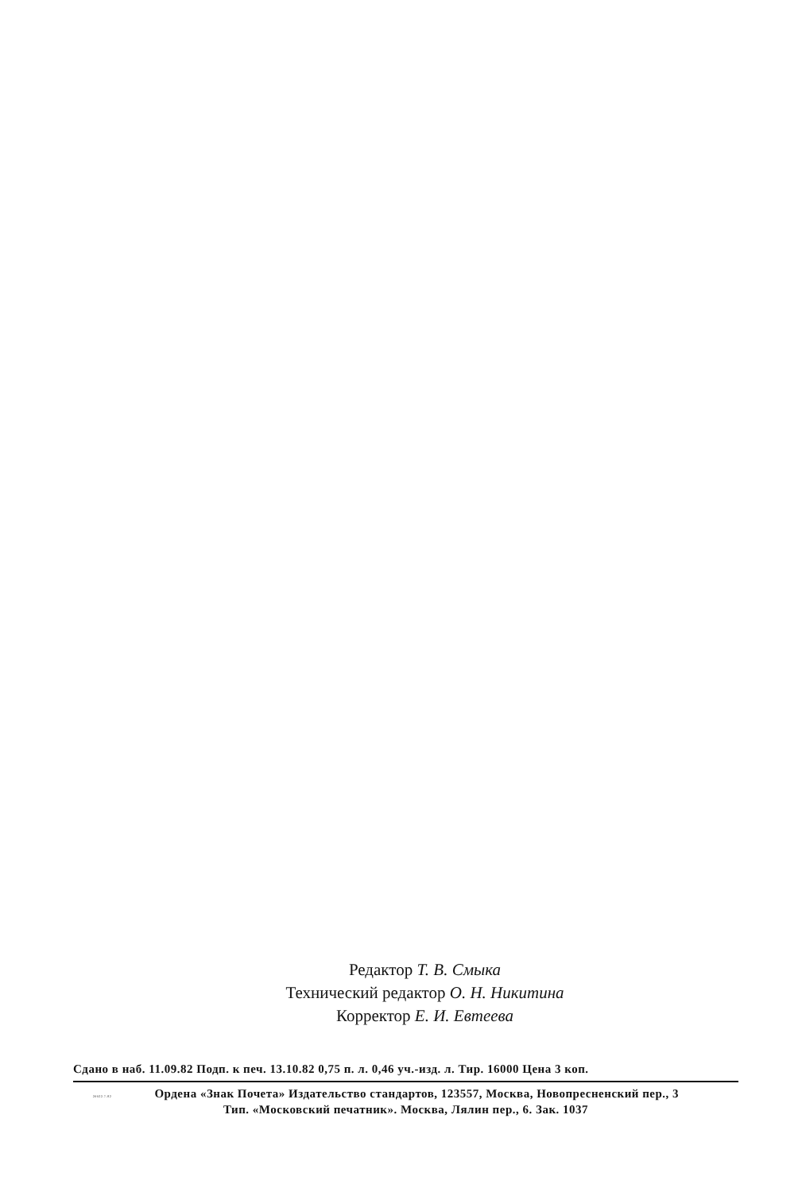Редактор Т. В. Смыка
Технический редактор О. Н. Никитина
Корректор Е. И. Евтеева
Сдано в наб. 11.09.82 Подп. к печ. 13.10.82 0,75 п. л. 0,46 уч.-изд. л. Тир. 16000 Цена 3 коп.
20022.7-82 Ордена «Знак Почета» Издательство стандартов, 123557, Москва, Новопресненский пер., 3
Тип. «Московский печатник». Москва, Лялин пер., 6. Зак. 1037